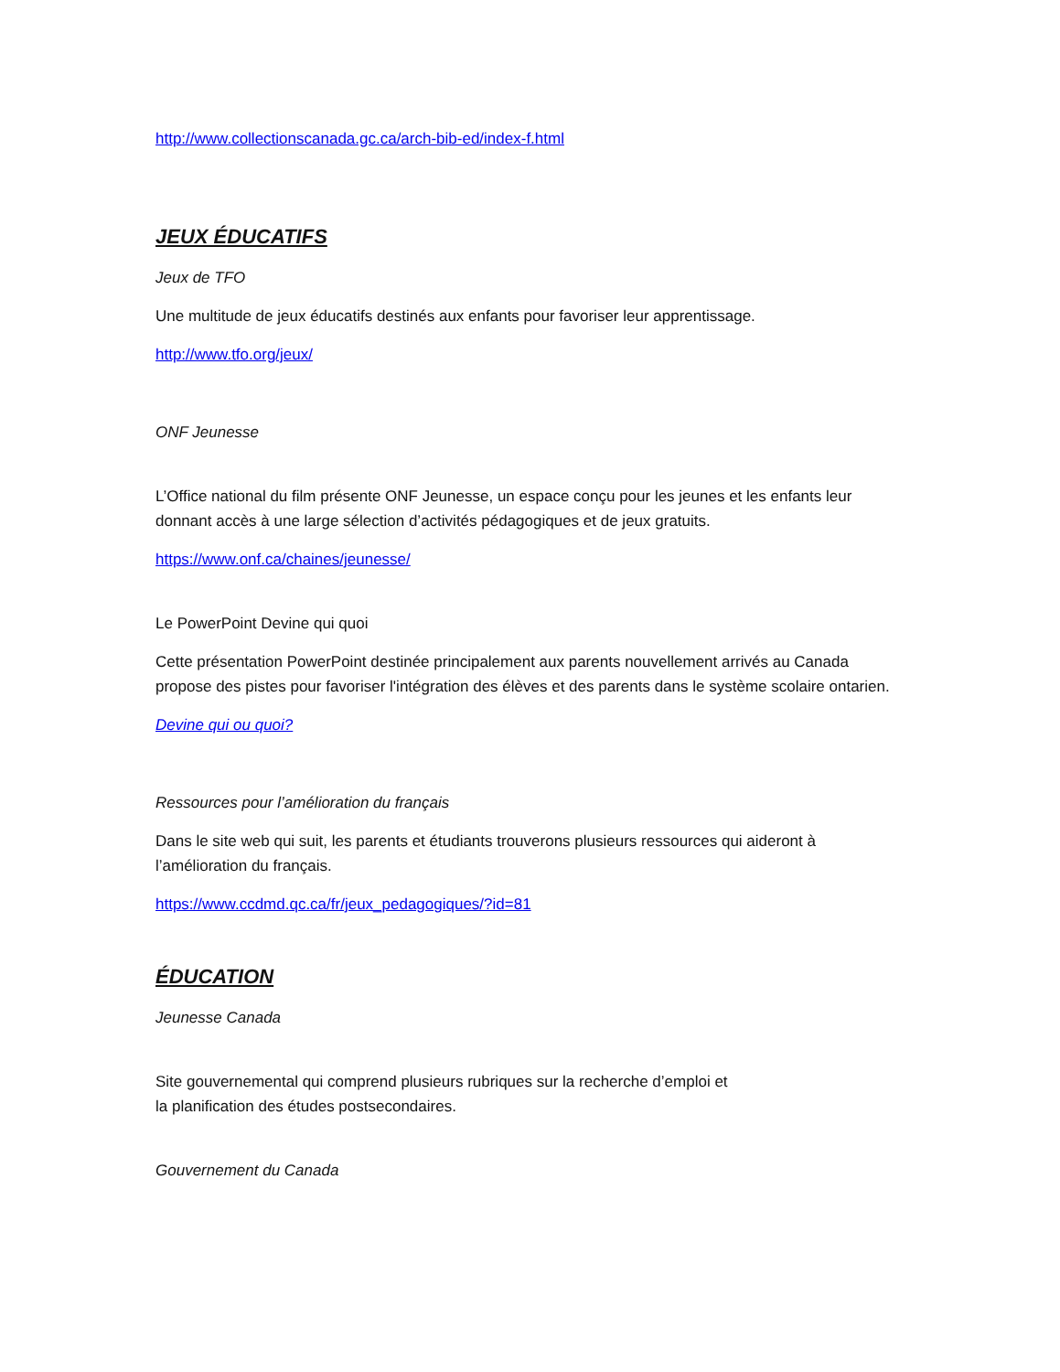http://www.collectionscanada.gc.ca/arch-bib-ed/index-f.html
JEUX ÉDUCATIFS
Jeux de TFO
Une multitude de jeux éducatifs destinés aux enfants pour favoriser leur apprentissage.
http://www.tfo.org/jeux/
ONF Jeunesse
L’Office national du film présente ONF Jeunesse, un espace conçu pour les jeunes et les enfants leur donnant accès à une large sélection d’activités pédagogiques et de jeux gratuits.
https://www.onf.ca/chaines/jeunesse/
Le PowerPoint Devine qui quoi
Cette présentation PowerPoint destinée principalement aux parents nouvellement arrivés au Canada propose des pistes pour favoriser l'intégration des élèves et des parents dans le système scolaire ontarien.
Devine qui ou quoi?
Ressources pour l’amélioration du français
Dans le site web qui suit, les parents et étudiants trouverons plusieurs ressources qui aideront à l’amélioration du français.
https://www.ccdmd.qc.ca/fr/jeux_pedagogiques/?id=81
ÉDUCATION
Jeunesse Canada
Site gouvernemental qui comprend plusieurs rubriques sur la recherche d’emploi et
la planification des études postsecondaires.
Gouvernement du Canada